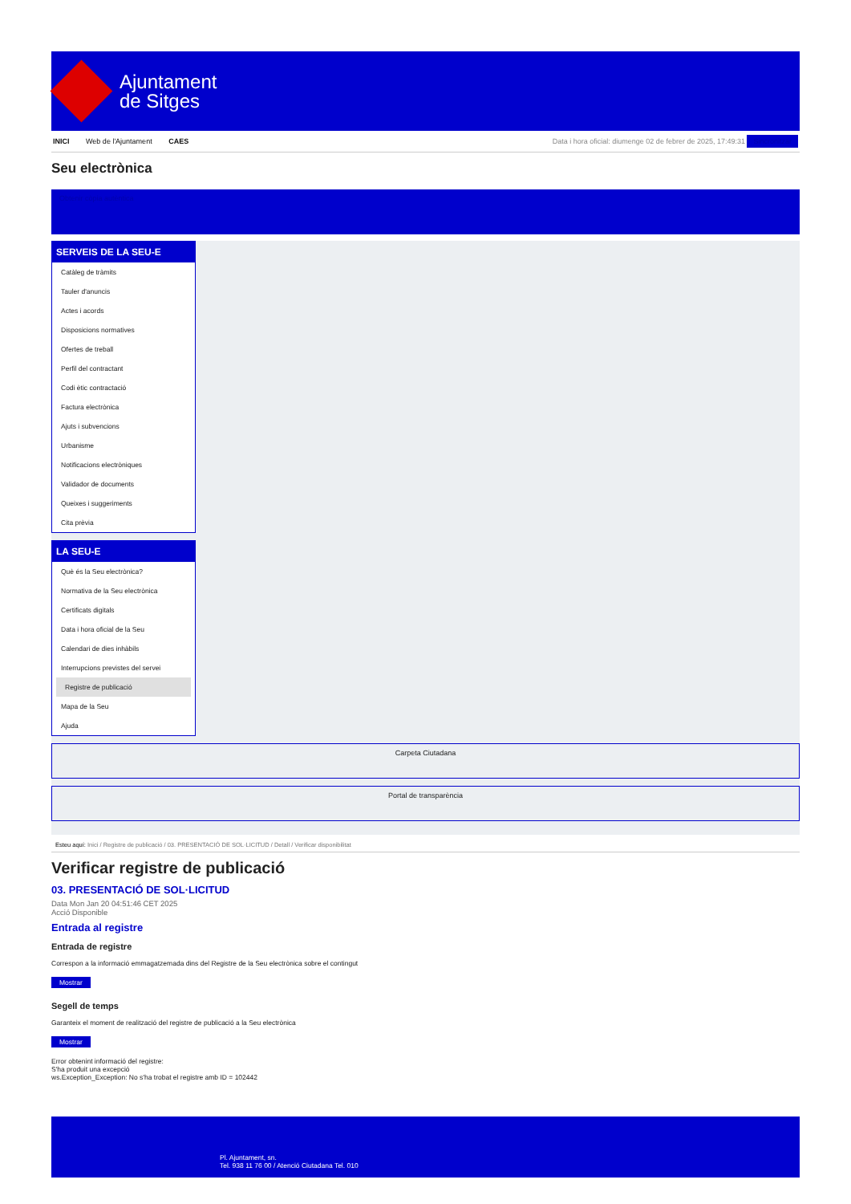Ajuntament
de Sitges
INICI Web de l'Ajuntament CAES
Data i hora oficial: diumenge 02 de febrer de 2025, 17:49:31 Sincronitzar
Seu electrònica
Obtenir còpia autèntica
SERVEIS DE LA SEU-E
Catàleg de tràmits
Tauler d'anuncis
Actes i acords
Disposicions normatives
Ofertes de treball
Perfil del contractant
Codi ètic contractació
Factura electrònica
Ajuts i subvencions
Urbanisme
Notificacions electròniques
Validador de documents
Queixes i suggeriments
Cita prèvia
LA SEU-E
Què és la Seu electrònica?
Normativa de la Seu electrònica
Certificats digitals
Data i hora oficial de la Seu
Calendari de dies inhàbils
Interrupcions previstes del servei
Registre de publicació
Mapa de la Seu
Ajuda
Carpeta Ciutadana
Portal de transparència
Esteu aquí: Inici / Registre de publicació / 03. PRESENTACIÓ DE SOL·LICITUD / Detall / Verificar disponibilitat
Verificar registre de publicació
03. PRESENTACIÓ DE SOL·LICITUD
Data Mon Jan 20 04:51:46 CET 2025
Acció Disponible
Entrada al registre
Entrada de registre
Correspon a la informació emmagatzemada dins del Registre de la Seu electrònica sobre el contingut
Mostrar
Segell de temps
Garanteix el moment de realització del registre de publicació a la Seu electrònica
Mostrar
Error obtenint informació del registre:
S'ha produit una excepció
ws.Exception_Exception: No s'ha trobat el registre amb ID = 102442
Pl. Ajuntament, sn.
Tel. 938 11 76 00 / Atenció Ciutadana Tel. 010